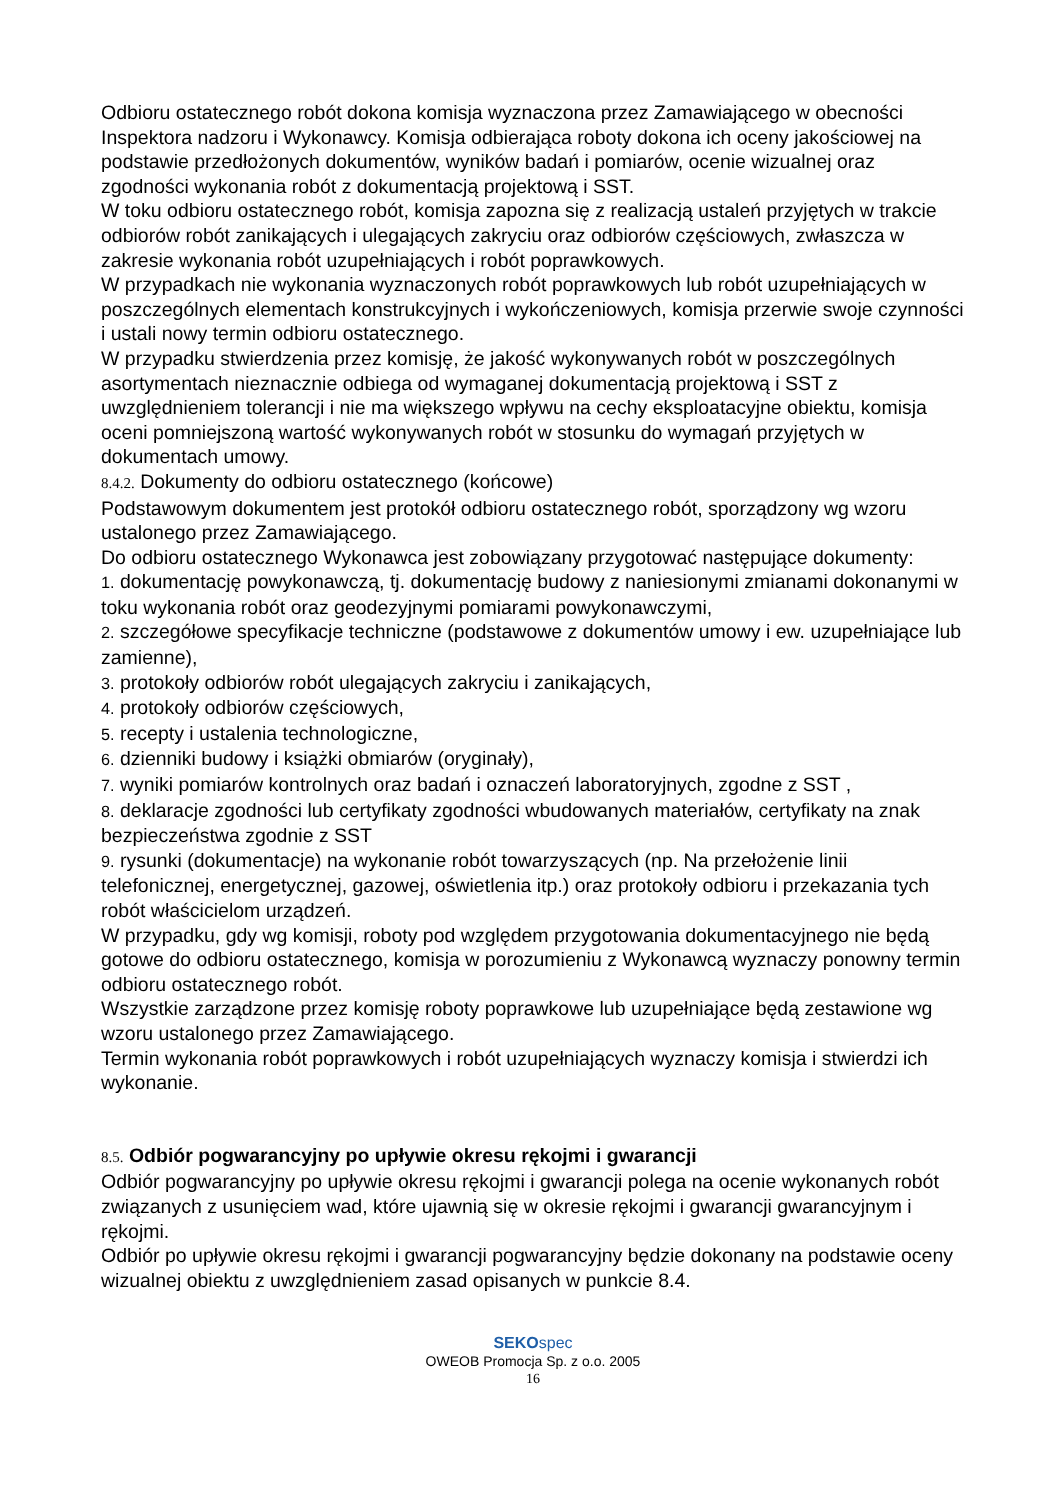Odbioru ostatecznego robót dokona komisja wyznaczona przez Zamawiającego w obecności Inspektora nadzoru i Wykonawcy. Komisja odbierająca roboty dokona ich oceny jakościowej na podstawie przedłożonych dokumentów, wyników badań i pomiarów, ocenie wizualnej oraz zgodności wykonania robót z dokumentacją projektową i SST.
W toku odbioru ostatecznego robót, komisja zapozna się z realizacją ustaleń przyjętych w trakcie odbiorów robót zanikających i ulegających zakryciu oraz odbiorów częściowych, zwłaszcza w zakresie wykonania robót uzupełniających i robót poprawkowych.
W przypadkach nie wykonania wyznaczonych robót poprawkowych lub robót uzupełniających w poszczególnych elementach konstrukcyjnych i wykończeniowych, komisja przerwie swoje czynności i ustali nowy termin odbioru ostatecznego.
W przypadku stwierdzenia przez komisję, że jakość wykonywanych robót w poszczególnych asortymentach nieznacznie odbiega od wymaganej dokumentacją projektową i SST z uwzględnieniem tolerancji i nie ma większego wpływu na cechy eksploatacyjne obiektu, komisja oceni pomniejszoną wartość wykonywanych robót w stosunku do wymagań przyjętych w dokumentach umowy.
8.4.2. Dokumenty do odbioru ostatecznego (końcowe)
Podstawowym dokumentem jest protokół odbioru ostatecznego robót, sporządzony wg wzoru ustalonego przez Zamawiającego.
Do odbioru ostatecznego Wykonawca jest zobowiązany przygotować następujące dokumenty:
1. dokumentację powykonawczą, tj. dokumentację budowy z naniesionymi zmianami dokonanymi w toku wykonania robót oraz geodezyjnymi pomiarami powykonawczymi,
2. szczegółowe specyfikacje techniczne (podstawowe z dokumentów umowy i ew. uzupełniające lub zamienne),
3. protokoły odbiorów robót ulegających zakryciu i zanikających,
4. protokoły odbiorów częściowych,
5. recepty i ustalenia technologiczne,
6. dzienniki budowy i książki obmiarów (oryginały),
7. wyniki pomiarów kontrolnych oraz badań i oznaczeń laboratoryjnych, zgodne z SST ,
8. deklaracje zgodności lub certyfikaty zgodności wbudowanych materiałów, certyfikaty na znak bezpieczeństwa zgodnie z SST
9. rysunki (dokumentacje) na wykonanie robót towarzyszących (np. Na przełożenie linii telefonicznej, energetycznej, gazowej, oświetlenia itp.) oraz protokoły odbioru i przekazania tych robót właścicielom urządzeń.
W przypadku, gdy wg komisji, roboty pod względem przygotowania dokumentacyjnego nie będą gotowe do odbioru ostatecznego, komisja w porozumieniu z Wykonawcą wyznaczy ponowny termin odbioru ostatecznego robót.
Wszystkie zarządzone przez komisję roboty poprawkowe lub uzupełniające będą zestawione wg wzoru ustalonego przez Zamawiającego.
Termin wykonania robót poprawkowych i robót uzupełniających wyznaczy komisja i stwierdzi ich wykonanie.
8.5. Odbiór pogwarancyjny po upływie okresu rękojmi i gwarancji
Odbiór pogwarancyjny po upływie okresu rękojmi i gwarancji polega na ocenie wykonanych robót związanych z usunięciem wad, które ujawnią się w okresie rękojmi i gwarancji gwarancyjnym i rękojmi.
Odbiór po upływie okresu rękojmi i gwarancji pogwarancyjny będzie dokonany na podstawie oceny wizualnej obiektu z uwzględnieniem zasad opisanych w punkcie 8.4.
SEKOspec
OWEOB Promocja Sp. z o.o. 2005
16